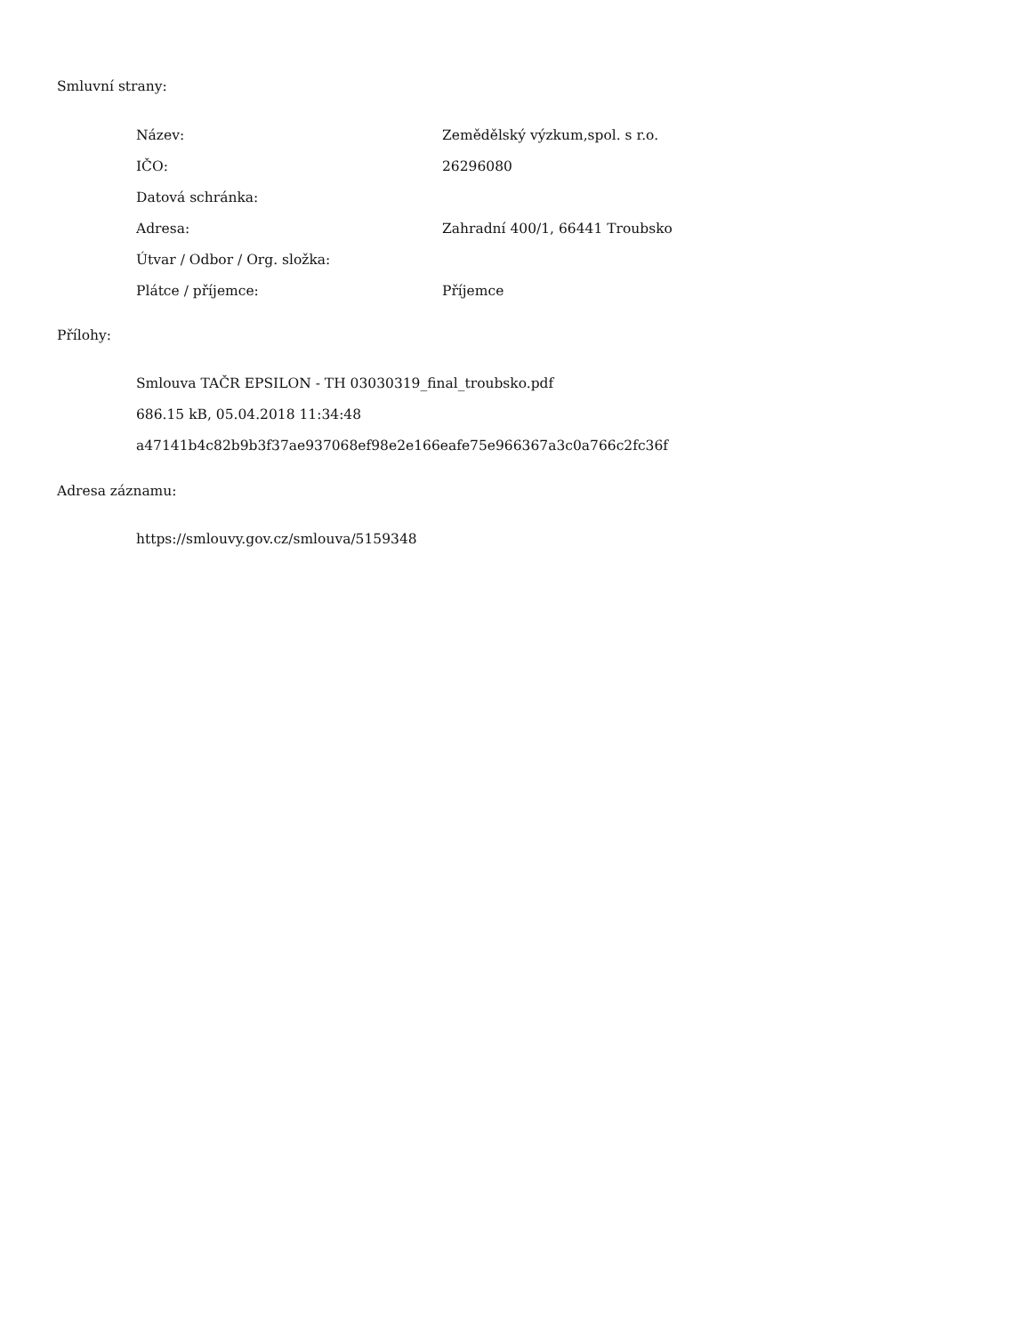Smluvní strany:
| Název: | Zemědělský výzkum,spol. s r.o. |
| IČO: | 26296080 |
| Datová schránka: | |
| Adresa: | Zahradní 400/1, 66441 Troubsko |
| Útvar / Odbor / Org. složka: | |
| Plátce / příjemce: | Příjemce |
Přílohy:
Smlouva TAČR EPSILON - TH 03030319_final_troubsko.pdf
686.15 kB, 05.04.2018 11:34:48
a47141b4c82b9b3f37ae937068ef98e2e166eafe75e966367a3c0a766c2fc36f
Adresa záznamu:
https://smlouvy.gov.cz/smlouva/5159348